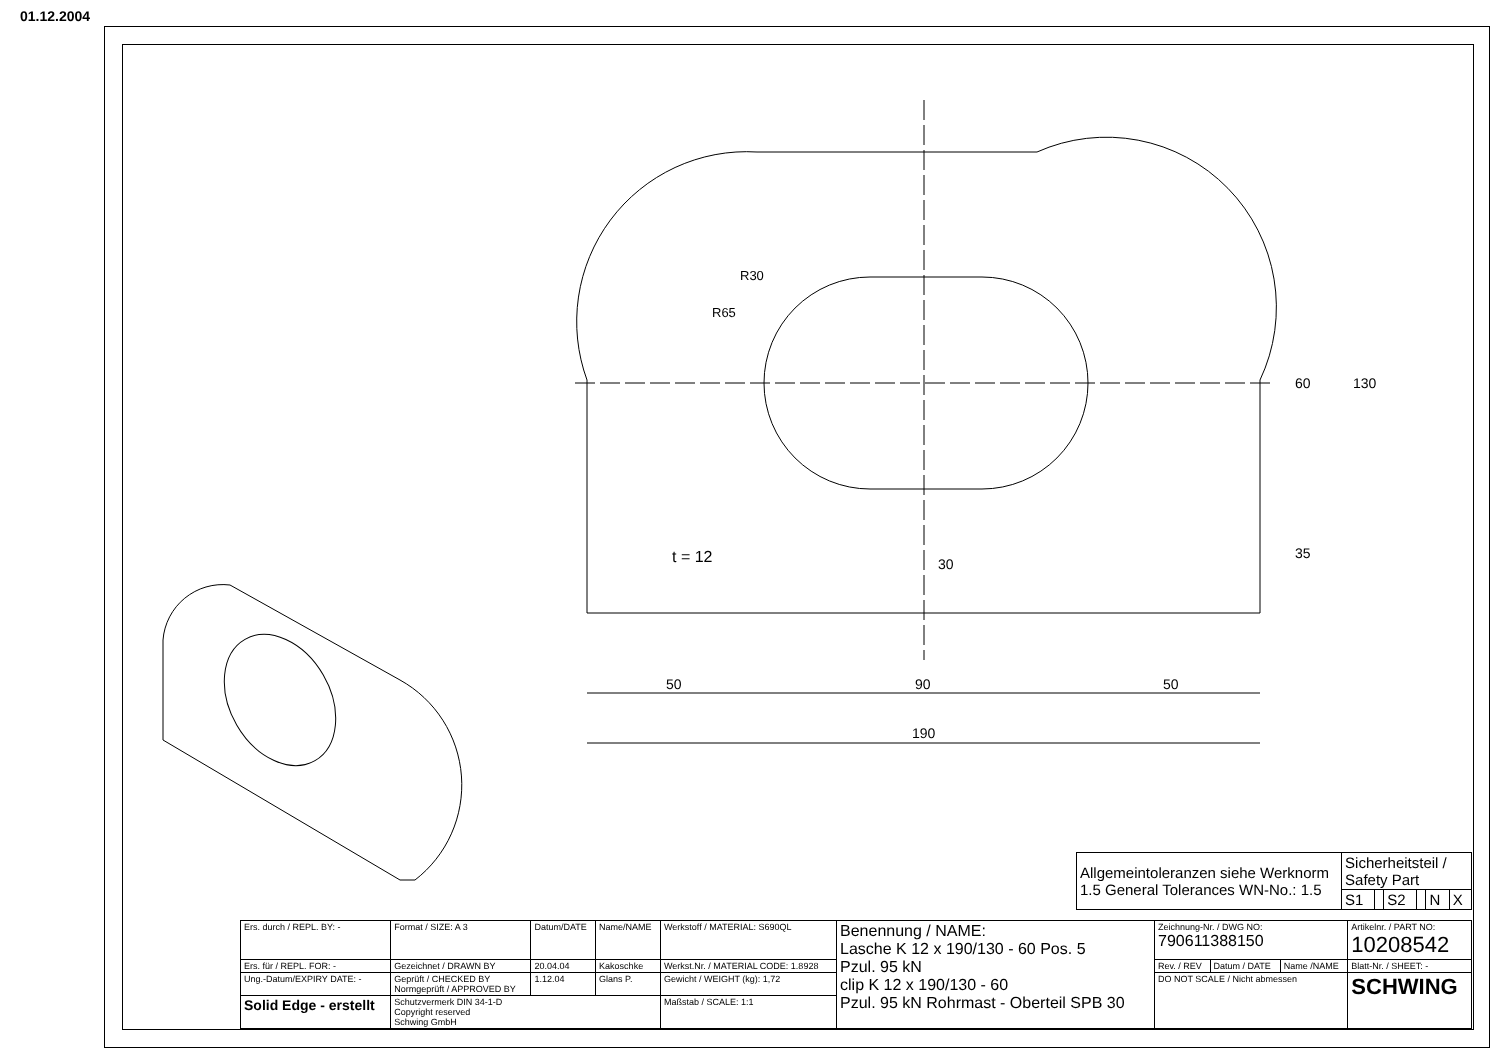01.12.2004
R30
R65
t = 12 30
60 130
35
50 90 50
190
| Allgemeintoleranzen siehe Werknorm 1.5 General Tolerances WN-No.: 1.5 | Sicherheitsteil / Safety Part | | | | | |
| | S1 | | S2 | | N | X |
| Ers. durch / REPL. BY: - | Format / SIZE: A 3 | Datum/DATE | Name/NAME | Werkstoff / MATERIAL: S690QL | Benennung / NAME: Lasche K 12 x 190/130 - 60 Pos. 5 Pzul. 95 kN clip K 12 x 190/130 - 60 Pzul. 95 kN Rohrmast - Oberteil SPB 30 | Zeichnung-Nr. / DWG NO: 790611388150 | | | Artikelnr. / PART NO: 10208542 |
| Ers. für / REPL. FOR: - | Gezeichnet / DRAWN BY | 20.04.04 | Kakoschke | Werkst.Nr. / MATERIAL CODE: 1.8928 | | Rev. / REV | Datum / DATE | Name /NAME | Blatt-Nr. / SHEET: - |
| Ung.-Datum/EXPIRY DATE: - | Geprüft / CHECKED BY Normgeprüft / APPROVED BY | 1.12.04 | Glans P. | Gewicht / WEIGHT (kg): 1,72 | | DO NOT SCALE / Nicht abmessen | | | SCHWING |
| Solid Edge - erstellt | Schutzvermerk DIN 34-1-D Copyright reserved Schwing GmbH | | | Maßstab / SCALE: 1:1 | | | | | |